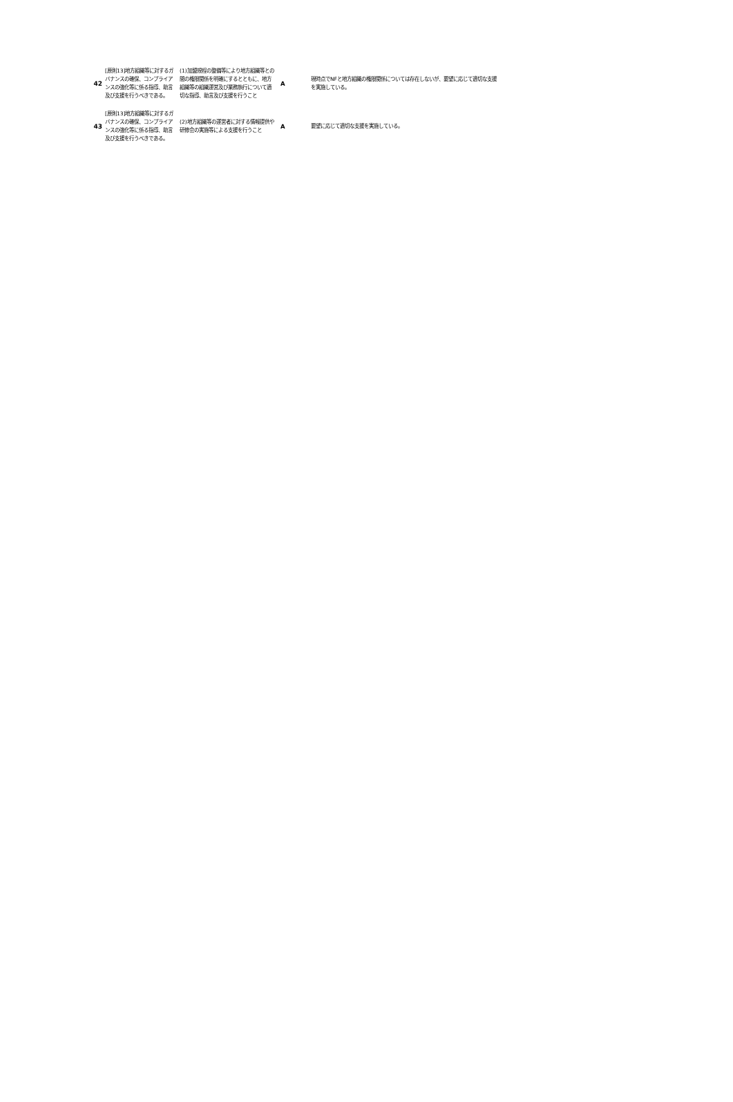| 42 | [原則13]地方組織等に対するガバナンスの確保、コンプライアンスの強化等に係る指導、助言及び支援を行うべきである。 | (1)加盟規程の整備等により地方組織等との間の権限関係を明確にするとともに、地方組織等の組織運営及び業務執行について適切な指導、助言及び支援を行うこと | A | 現時点でNFと地方組織の権限関係については存在しないが、要望に応じて適切な支援を実施している。 |
| 43 | [原則13]地方組織等に対するガバナンスの確保、コンプライアンスの強化等に係る指導、助言及び支援を行うべきである。 | (2)地方組織等の運営者に対する情報提供や研修会の実施等による支援を行うこと | A | 要望に応じて適切な支援を実施している。 |